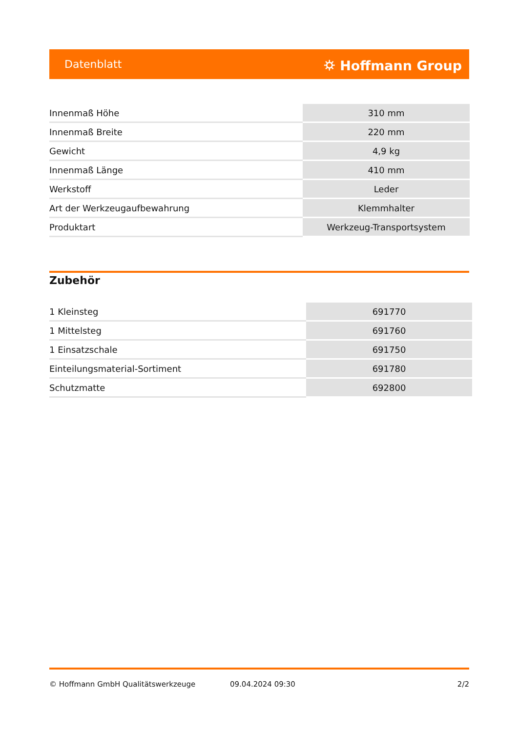Datenblatt ⛭ Hoffmann Group
| Innenmaß Höhe | 310 mm |
| Innenmaß Breite | 220 mm |
| Gewicht | 4,9 kg |
| Innenmaß Länge | 410 mm |
| Werkstoff | Leder |
| Art der Werkzeugaufbewahrung | Klemmhalter |
| Produktart | Werkzeug-Transportsystem |
Zubehör
| 1 Kleinsteg | 691770 |
| 1 Mittelsteg | 691760 |
| 1 Einsatzschale | 691750 |
| Einteilungsmaterial-Sortiment | 691780 |
| Schutzmatte | 692800 |
© Hoffmann GmbH Qualitätswerkzeuge 09.04.2024 09:30 2/2